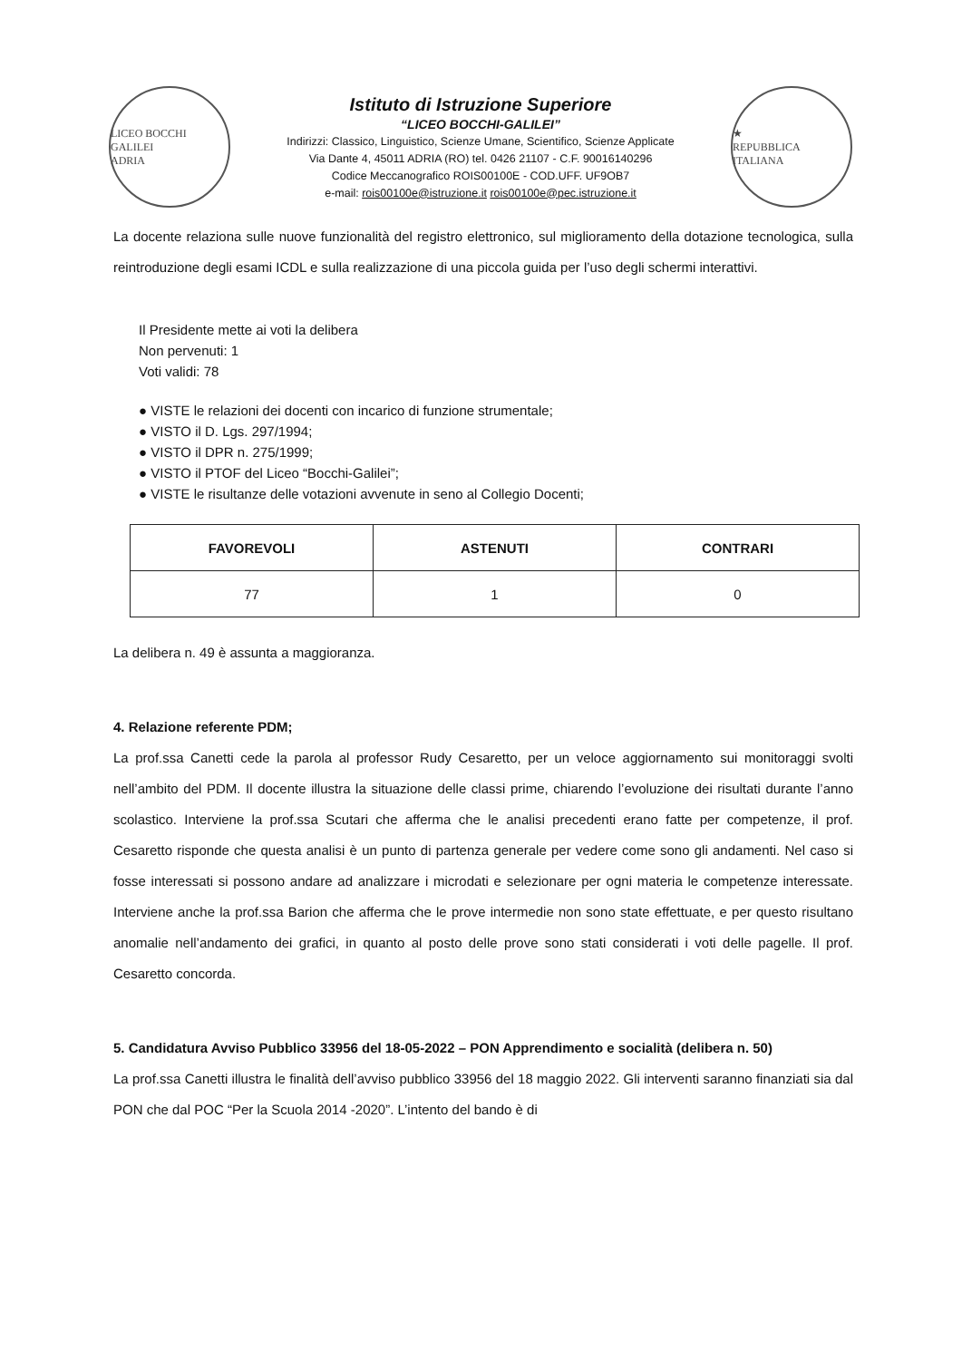LICEO BOCCHI GALILEI
ADRIA
Istituto di Istruzione Superiore
“LICEO BOCCHI-GALILEI”
Indirizzi: Classico, Linguistico, Scienze Umane, Scientifico, Scienze Applicate
Via Dante 4, 45011 ADRIA (RO) tel. 0426 21107 - C.F. 90016140296
Codice Meccanografico ROIS00100E - COD.UFF. UF9OB7
e-mail: rois00100e@istruzione.it rois00100e@pec.istruzione.it
★
REPUBBLICA ITALIANA
La docente relaziona sulle nuove funzionalità del registro elettronico, sul miglioramento della dotazione tecnologica, sulla reintroduzione degli esami ICDL e sulla realizzazione di una piccola guida per l’uso degli schermi interattivi.
Il Presidente mette ai voti la delibera
Non pervenuti: 1
Voti validi: 78
● VISTE le relazioni dei docenti con incarico di funzione strumentale;
● VISTO il D. Lgs. 297/1994;
● VISTO il DPR n. 275/1999;
● VISTO il PTOF del Liceo “Bocchi-Galilei”;
● VISTE le risultanze delle votazioni avvenute in seno al Collegio Docenti;
| FAVOREVOLI | ASTENUTI | CONTRARI |
| --- | --- | --- |
| 77 | 1 | 0 |
La delibera n. 49 è assunta a maggioranza.
4. Relazione referente PDM;
La prof.ssa Canetti cede la parola al professor Rudy Cesaretto, per un veloce aggiornamento sui monitoraggi svolti nell’ambito del PDM. Il docente illustra la situazione delle classi prime, chiarendo l’evoluzione dei risultati durante l’anno scolastico. Interviene la prof.ssa Scutari che afferma che le analisi precedenti erano fatte per competenze, il prof. Cesaretto risponde che questa analisi è un punto di partenza generale per vedere come sono gli andamenti. Nel caso si fosse interessati si possono andare ad analizzare i microdati e selezionare per ogni materia le competenze interessate. Interviene anche la prof.ssa Barion che afferma che le prove intermedie non sono state effettuate, e per questo risultano anomalie nell’andamento dei grafici, in quanto al posto delle prove sono stati considerati i voti delle pagelle. Il prof. Cesaretto concorda.
5. Candidatura Avviso Pubblico 33956 del 18-05-2022 – PON Apprendimento e socialità (delibera n. 50)
La prof.ssa Canetti illustra le finalità dell’avviso pubblico 33956 del 18 maggio 2022. Gli interventi saranno finanziati sia dal PON che dal POC “Per la Scuola 2014 -2020”. L’intento del bando è di